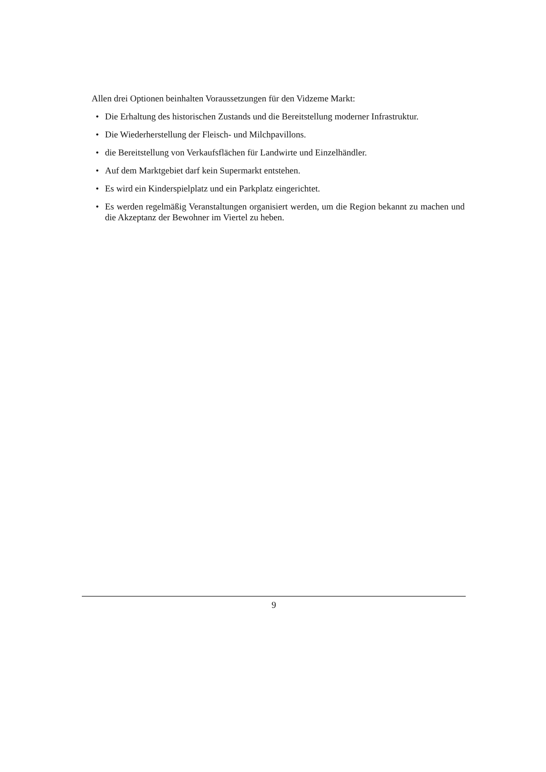Allen drei Optionen beinhalten Voraussetzungen für den Vidzeme Markt:
• Die Erhaltung des historischen Zustands und die Bereitstellung moderner Infrastruktur.
• Die Wiederherstellung der Fleisch- und Milchpavillons.
• die Bereitstellung von Verkaufsflächen für Landwirte und Einzelhändler.
• Auf dem Marktgebiet darf kein Supermarkt entstehen.
• Es wird ein Kinderspielplatz und ein Parkplatz eingerichtet.
• Es werden regelmäßig Veranstaltungen organisiert werden, um die Region bekannt zu machen und die Akzeptanz der Bewohner im Viertel zu heben.
9